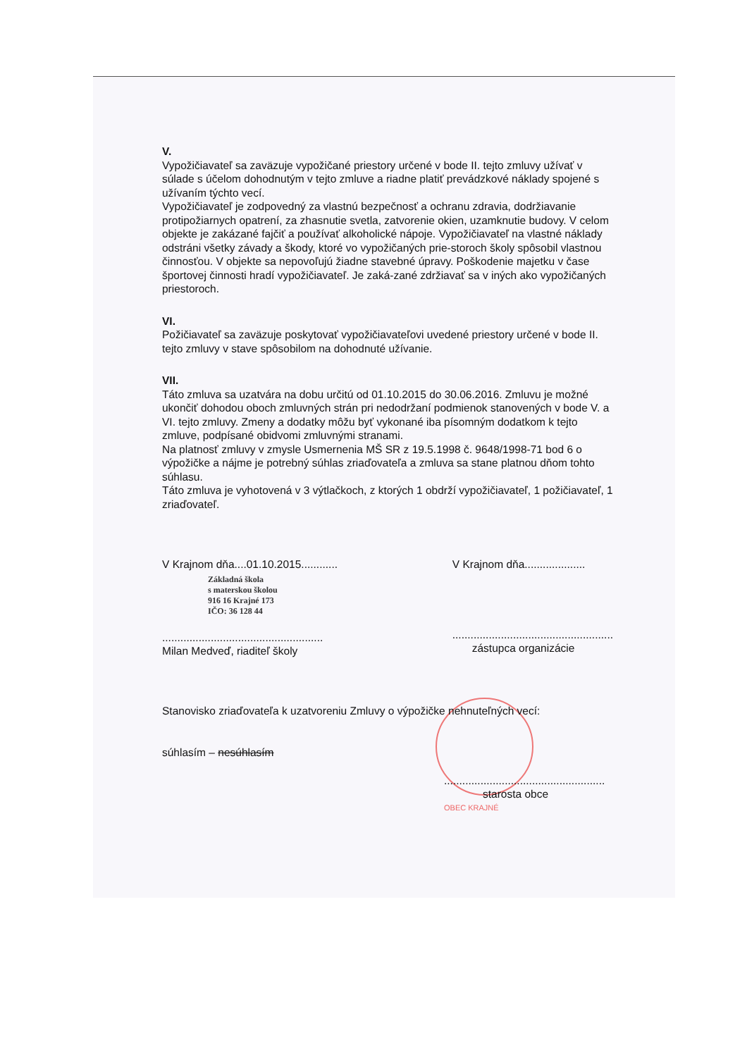V.
Vypožičiavateľ sa zaväzuje vypožičané priestory určené v bode II. tejto zmluvy užívať v súlade s účelom dohodnutým v tejto zmluve a riadne platiť prevádzkové náklady spojené s užívaním týchto vecí.
Vypožičiavateľ je zodpovedný za vlastnú bezpečnosť a ochranu zdravia, dodržiavanie protipožiarnych opatrení, za zhasnutie svetla, zatvorenie okien, uzamknutie budovy. V celom objekte je zakázané fajčiť a používať alkoholické nápoje. Vypožičiavateľ na vlastné náklady odstráni všetky závady a škody, ktoré vo vypožičaných prie-storoch školy spôsobil vlastnou činnosťou. V objekte sa nepovoľujú žiadne stavebné úpravy. Poškodenie majetku v čase športovej činnosti hradí vypožičiavateľ. Je zaká-zané zdržiavať sa v iných ako vypožičaných priestoroch.
VI.
Požičiavateľ sa zaväzuje poskytovať vypožičiavateľovi uvedené priestory určené v bode II. tejto zmluvy v stave spôsobilom na dohodnuté užívanie.
VII.
Táto zmluva sa uzatvára na dobu určitú od 01.10.2015 do 30.06.2016. Zmluvu je možné ukončiť dohodou oboch zmluvných strán pri nedodržaní podmienok stanovených v bode V. a VI. tejto zmluvy. Zmeny a dodatky môžu byť vykonané iba písomným dodatkom k tejto zmluve, podpísané obidvomi zmluvnými stranami.
Na platnosť zmluvy v zmysle Usmernenia MŠ SR z 19.5.1998 č. 9648/1998-71 bod 6 o výpožičke a nájme je potrebný súhlas zriaďovateľa a zmluva sa stane platnou dňom tohto súhlasu.
Táto zmluva je vyhotovená v 3 výtlačkoch, z ktorých 1 obdrží vypožičiavateľ, 1 požičiavateľ, 1 zriaďovateľ.
V Krajnom dňa....01.10.2015............
Základná škola
s materskou školou
916 16 Krajné 173
IČO: 36 128 44
.....................................................
Milan Medveď, riaditeľ školy
V Krajnom dňa....................
.....................................................
zástupca organizácie
Stanovisko zriaďovateľa k uzatvoreniu Zmluvy o výpožičke nehnuteľných vecí:
súhlasím – nesúhlasím
.....................................................
starosta obce
OBEC KRAJNÉ